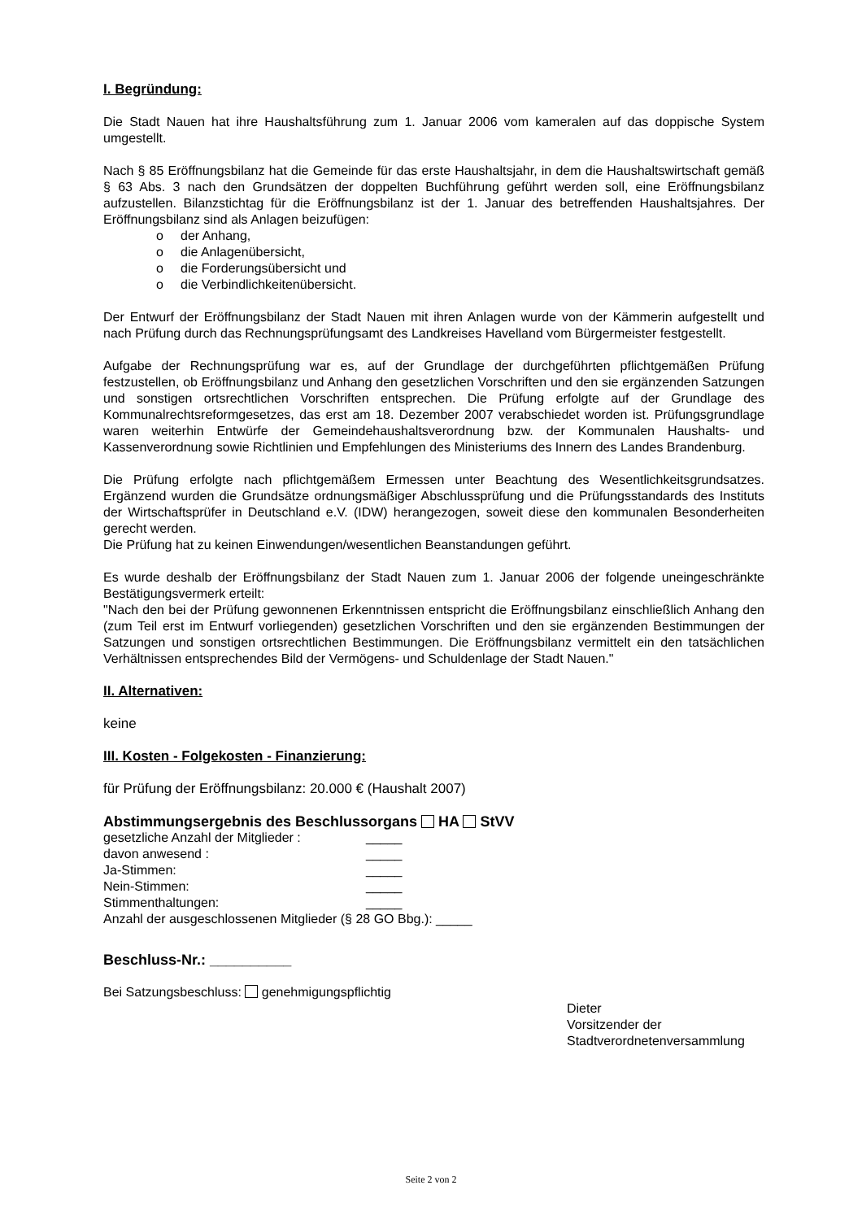I. Begründung:
Die Stadt Nauen hat ihre Haushaltsführung zum 1. Januar 2006 vom kameralen auf das doppische System umgestellt.
Nach § 85 Eröffnungsbilanz hat die Gemeinde für das erste Haushaltsjahr, in dem die Haushaltswirtschaft gemäß § 63 Abs. 3 nach den Grundsätzen der doppelten Buchführung geführt werden soll, eine Eröffnungsbilanz aufzustellen. Bilanzstichtag für die Eröffnungsbilanz ist der 1. Januar des betreffenden Haushaltsjahres. Der Eröffnungsbilanz sind als Anlagen beizufügen:
o der Anhang,
o die Anlagenübersicht,
o die Forderungsübersicht und
o die Verbindlichkeitenübersicht.
Der Entwurf der Eröffnungsbilanz der Stadt Nauen mit ihren Anlagen wurde von der Kämmerin aufgestellt und nach Prüfung durch das Rechnungsprüfungsamt des Landkreises Havelland vom Bürgermeister festgestellt.
Aufgabe der Rechnungsprüfung war es, auf der Grundlage der durchgeführten pflichtgemäßen Prüfung festzustellen, ob Eröffnungsbilanz und Anhang den gesetzlichen Vorschriften und den sie ergänzenden Satzungen und sonstigen ortsrechtlichen Vorschriften entsprechen. Die Prüfung erfolgte auf der Grundlage des Kommunalrechtsreformgesetzes, das erst am 18. Dezember 2007 verabschiedet worden ist. Prüfungsgrundlage waren weiterhin Entwürfe der Gemeindehaushaltsverordnung bzw. der Kommunalen Haushalts- und Kassenverordnung sowie Richtlinien und Empfehlungen des Ministeriums des Innern des Landes Brandenburg.
Die Prüfung erfolgte nach pflichtgemäßem Ermessen unter Beachtung des Wesentlichkeitsgrundsatzes. Ergänzend wurden die Grundsätze ordnungsmäßiger Abschlussprüfung und die Prüfungsstandards des Instituts der Wirtschaftsprüfer in Deutschland e.V. (IDW) herangezogen, soweit diese den kommunalen Besonderheiten gerecht werden.
Die Prüfung hat zu keinen Einwendungen/wesentlichen Beanstandungen geführt.
Es wurde deshalb der Eröffnungsbilanz der Stadt Nauen zum 1. Januar 2006 der folgende uneingeschränkte Bestätigungsvermerk erteilt:
"Nach den bei der Prüfung gewonnenen Erkenntnissen entspricht die Eröffnungsbilanz einschließlich Anhang den (zum Teil erst im Entwurf vorliegenden) gesetzlichen Vorschriften und den sie ergänzenden Bestimmungen der Satzungen und sonstigen ortsrechtlichen Bestimmungen. Die Eröffnungsbilanz vermittelt ein den tatsächlichen Verhältnissen entsprechendes Bild der Vermögens- und Schuldenlage der Stadt Nauen."
II. Alternativen:
keine
III. Kosten - Folgekosten - Finanzierung:
für Prüfung der Eröffnungsbilanz: 20.000 € (Haushalt 2007)
Abstimmungsergebnis des Beschlussorgans HA StVV
| gesetzliche Anzahl der Mitglieder : | _____ |
| davon anwesend : | _____ |
| Ja-Stimmen: | _____ |
| Nein-Stimmen: | _____ |
| Stimmenthaltungen: | _____ |
Anzahl der ausgeschlossenen Mitglieder (§ 28 GO Bbg.): _____
Beschluss-Nr.: __________
Bei Satzungsbeschluss: genehmigungspflichtig
Dieter
Vorsitzender der
Stadtverordnetenversammlung
Seite 2 von 2